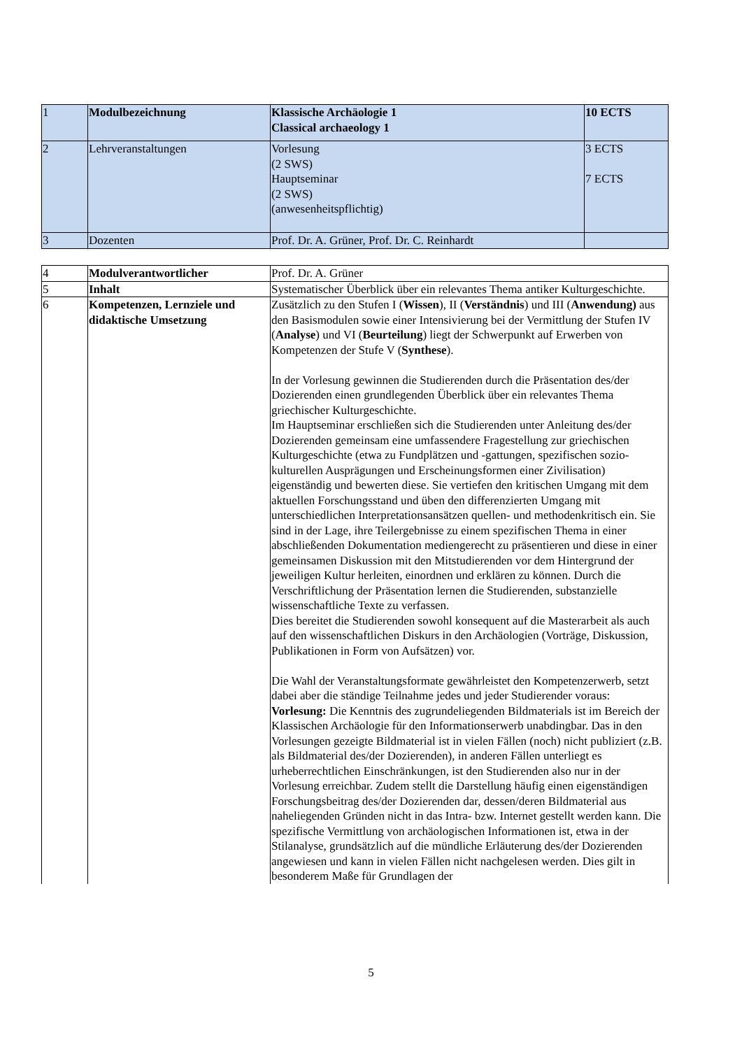| 1 | Modulbezeichnung | Klassische Archäologie 1 Classical archaeology 1 | 10 ECTS |
| 2 | Lehrveranstaltungen | Vorlesung (2 SWS) Hauptseminar (2 SWS) (anwesenheitspflichtig) | 3 ECTS 7 ECTS |
| 3 | Dozenten | Prof. Dr. A. Grüner, Prof. Dr. C. Reinhardt | |
| 4 | Modulverantwortlicher | Prof. Dr. A. Grüner |
| 5 | Inhalt | Systematischer Überblick über ein relevantes Thema antiker Kulturgeschichte. |
| 6 | Kompetenzen, Lernziele und didaktische Umsetzung | Zusätzlich zu den Stufen I ( Wissen ), II ( Verständnis ) und III ( Anwendung) aus den Basismodulen sowie einer Intensivierung bei der Vermittlung der Stufen IV ( Analyse ) und VI ( Beurteilung ) liegt der Schwerpunkt auf Erwerben von Kompetenzen der Stufe V ( Synthese ). In der Vorlesung gewinnen die Studierenden durch die Präsentation des/der Dozierenden einen grundlegenden Überblick über ein relevantes Thema griechischer Kulturgeschichte. Im Hauptseminar erschließen sich die Studierenden unter Anleitung des/der Dozierenden gemeinsam eine umfassendere Fragestellung zur griechischen Kulturgeschichte (etwa zu Fundplätzen und -gattungen, spezifischen sozio-kulturellen Ausprägungen und Erscheinungsformen einer Zivilisation) eigenständig und bewerten diese. Sie vertiefen den kritischen Umgang mit dem aktuellen Forschungsstand und üben den differenzierten Umgang mit unterschiedlichen Interpretationsansätzen quellen- und methodenkritisch ein. Sie sind in der Lage, ihre Teilergebnisse zu einem spezifischen Thema in einer abschließenden Dokumentation mediengerecht zu präsentieren und diese in einer gemeinsamen Diskussion mit den Mitstudierenden vor dem Hintergrund der jeweiligen Kultur herleiten, einordnen und erklären zu können. Durch die Verschriftlichung der Präsentation lernen die Studierenden, substanzielle wissenschaftliche Texte zu verfassen. Dies bereitet die Studierenden sowohl konsequent auf die Masterarbeit als auch auf den wissenschaftlichen Diskurs in den Archäologien (Vorträge, Diskussion, Publikationen in Form von Aufsätzen) vor. Die Wahl der Veranstaltungsformate gewährleistet den Kompetenzerwerb, setzt dabei aber die ständige Teilnahme jedes und jeder Studierender voraus: Vorlesung: Die Kenntnis des zugrundeliegenden Bildmaterials ist im Bereich der Klassischen Archäologie für den Informationserwerb unabdingbar. Das in den Vorlesungen gezeigte Bildmaterial ist in vielen Fällen (noch) nicht publiziert (z.B. als Bildmaterial des/der Dozierenden), in anderen Fällen unterliegt es urheberrechtlichen Einschränkungen, ist den Studierenden also nur in der Vorlesung erreichbar. Zudem stellt die Darstellung häufig einen eigenständigen Forschungsbeitrag des/der Dozierenden dar, dessen/deren Bildmaterial aus naheliegenden Gründen nicht in das Intra- bzw. Internet gestellt werden kann. Die spezifische Vermittlung von archäologischen Informationen ist, etwa in der Stilanalyse, grundsätzlich auf die mündliche Erläuterung des/der Dozierenden angewiesen und kann in vielen Fällen nicht nachgelesen werden. Dies gilt in besonderem Maße für Grundlagen der |
5